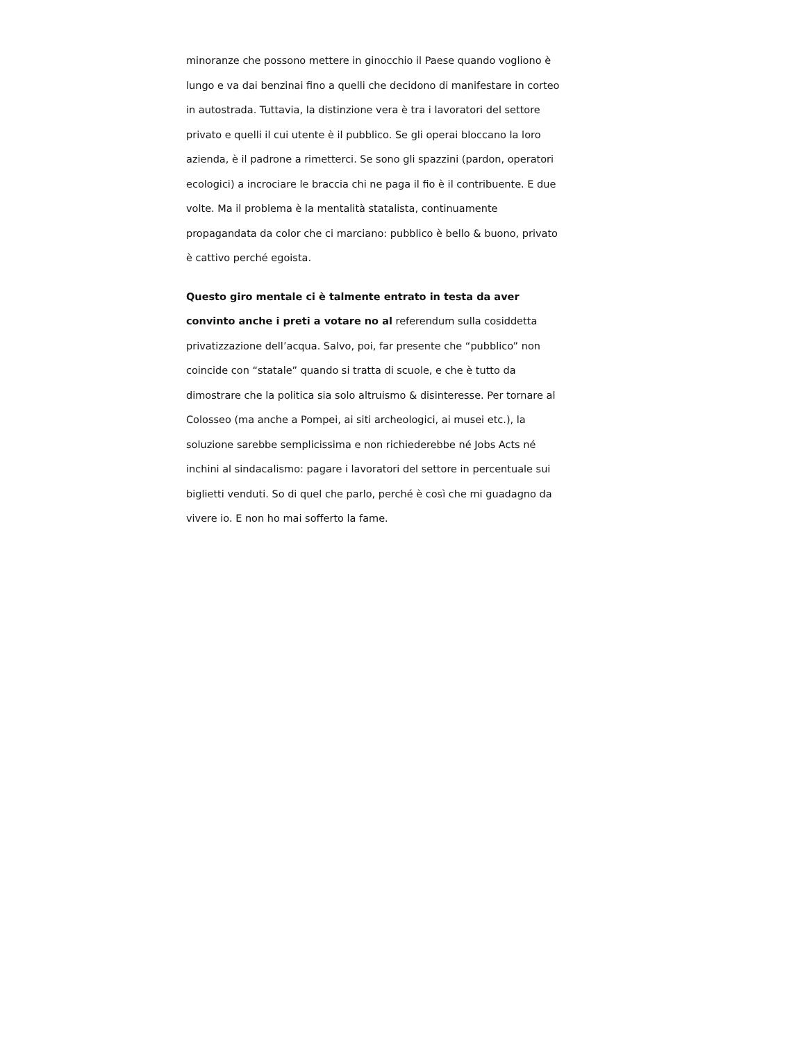minoranze che possono mettere in ginocchio il Paese quando vogliono è lungo e va dai benzinai fino a quelli che decidono di manifestare in corteo in autostrada. Tuttavia, la distinzione vera è tra i lavoratori del settore privato e quelli il cui utente è il pubblico. Se gli operai bloccano la loro azienda, è il padrone a rimetterci. Se sono gli spazzini (pardon, operatori ecologici) a incrociare le braccia chi ne paga il fio è il contribuente. E due volte. Ma il problema è la mentalità statalista, continuamente propagandata da color che ci marciano: pubblico è bello & buono, privato è cattivo perché egoista.
Questo giro mentale ci è talmente entrato in testa da aver convinto anche i preti a votare no al referendum sulla cosiddetta privatizzazione dell’acqua. Salvo, poi, far presente che “pubblico” non coincide con “statale” quando si tratta di scuole, e che è tutto da dimostrare che la politica sia solo altruismo & disinteresse. Per tornare al Colosseo (ma anche a Pompei, ai siti archeologici, ai musei etc.), la soluzione sarebbe semplicissima e non richiederebbe né Jobs Acts né inchini al sindacalismo: pagare i lavoratori del settore in percentuale sui biglietti venduti. So di quel che parlo, perché è così che mi guadagno da vivere io. E non ho mai sofferto la fame.